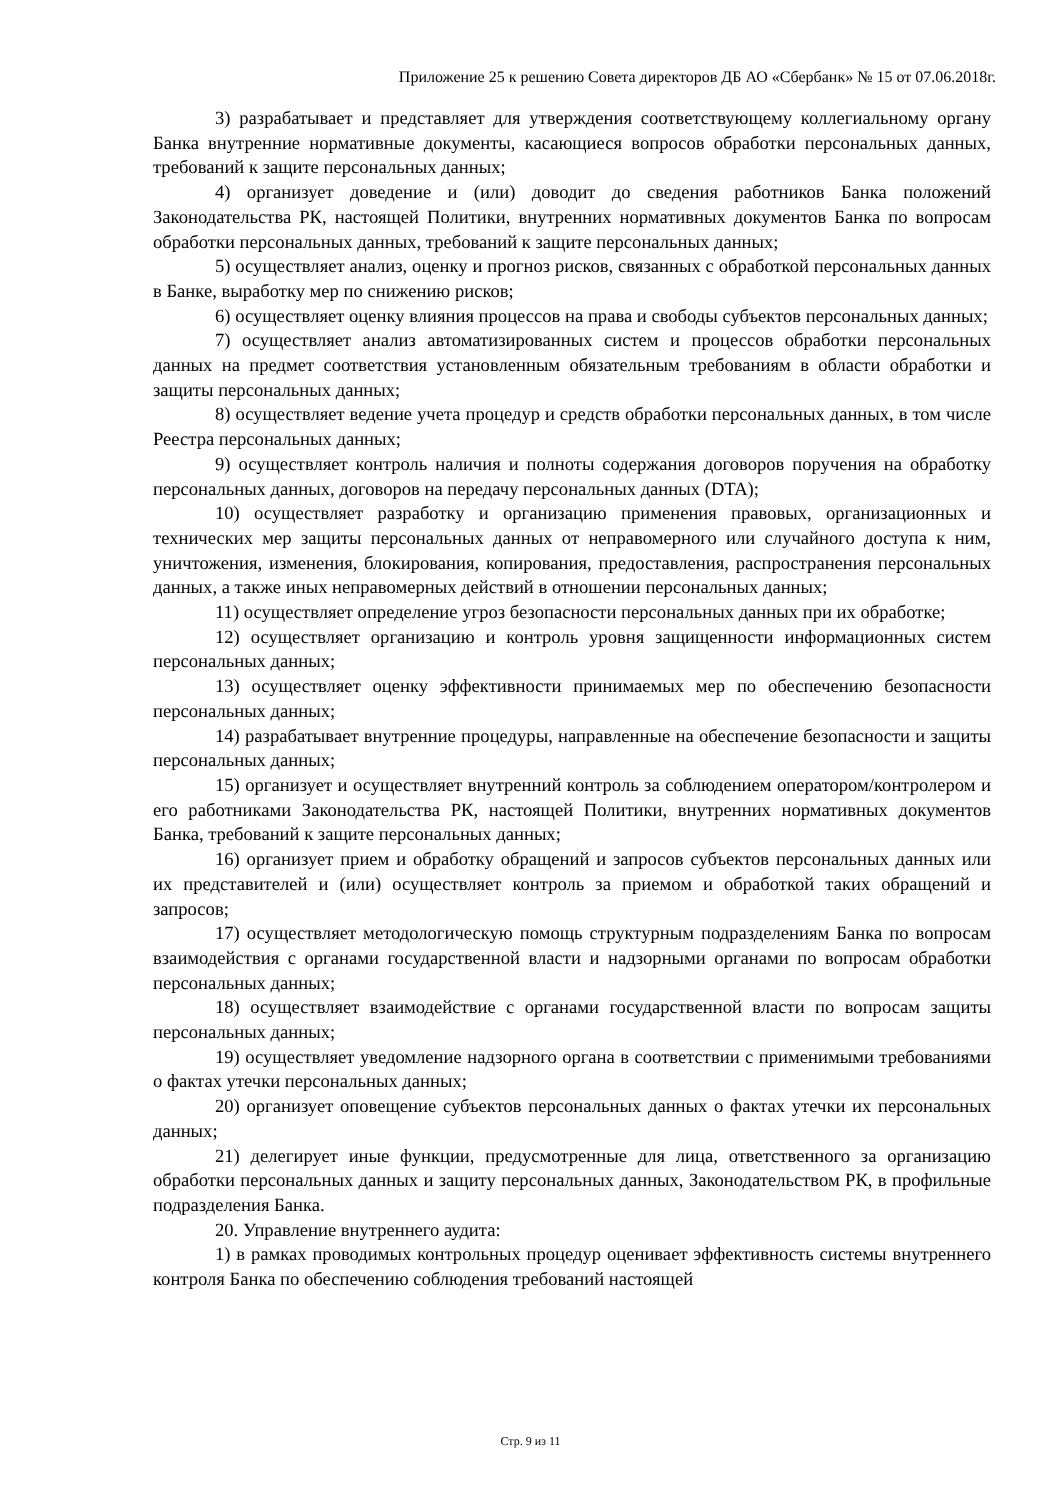Приложение 25 к решению Совета директоров ДБ АО «Сбербанк» № 15 от 07.06.2018г.
3) разрабатывает и представляет для утверждения соответствующему коллегиальному органу Банка внутренние нормативные документы, касающиеся вопросов обработки персональных данных, требований к защите персональных данных;
4) организует доведение и (или) доводит до сведения работников Банка положений Законодательства РК, настоящей Политики, внутренних нормативных документов Банка по вопросам обработки персональных данных, требований к защите персональных данных;
5) осуществляет анализ, оценку и прогноз рисков, связанных с обработкой персональных данных в Банке, выработку мер по снижению рисков;
6) осуществляет оценку влияния процессов на права и свободы субъектов персональных данных;
7) осуществляет анализ автоматизированных систем и процессов обработки персональных данных на предмет соответствия установленным обязательным требованиям в области обработки и защиты персональных данных;
8) осуществляет ведение учета процедур и средств обработки персональных данных, в том числе Реестра персональных данных;
9) осуществляет контроль наличия и полноты содержания договоров поручения на обработку персональных данных, договоров на передачу персональных данных (DTA);
10) осуществляет разработку и организацию применения правовых, организационных и технических мер защиты персональных данных от неправомерного или случайного доступа к ним, уничтожения, изменения, блокирования, копирования, предоставления, распространения персональных данных, а также иных неправомерных действий в отношении персональных данных;
11) осуществляет определение угроз безопасности персональных данных при их обработке;
12) осуществляет организацию и контроль уровня защищенности информационных систем персональных данных;
13) осуществляет оценку эффективности принимаемых мер по обеспечению безопасности персональных данных;
14) разрабатывает внутренние процедуры, направленные на обеспечение безопасности и защиты персональных данных;
15) организует и осуществляет внутренний контроль за соблюдением оператором/контролером и его работниками Законодательства РК, настоящей Политики, внутренних нормативных документов Банка, требований к защите персональных данных;
16) организует прием и обработку обращений и запросов субъектов персональных данных или их представителей и (или) осуществляет контроль за приемом и обработкой таких обращений и запросов;
17) осуществляет методологическую помощь структурным подразделениям Банка по вопросам взаимодействия с органами государственной власти и надзорными органами по вопросам обработки персональных данных;
18) осуществляет взаимодействие с органами государственной власти по вопросам защиты персональных данных;
19) осуществляет уведомление надзорного органа в соответствии с применимыми требованиями о фактах утечки персональных данных;
20) организует оповещение субъектов персональных данных о фактах утечки их персональных данных;
21) делегирует иные функции, предусмотренные для лица, ответственного за организацию обработки персональных данных и защиту персональных данных, Законодательством РК, в профильные подразделения Банка.
20. Управление внутреннего аудита:
1) в рамках проводимых контрольных процедур оценивает эффективность системы внутреннего контроля Банка по обеспечению соблюдения требований настоящей
Стр. 9 из 11